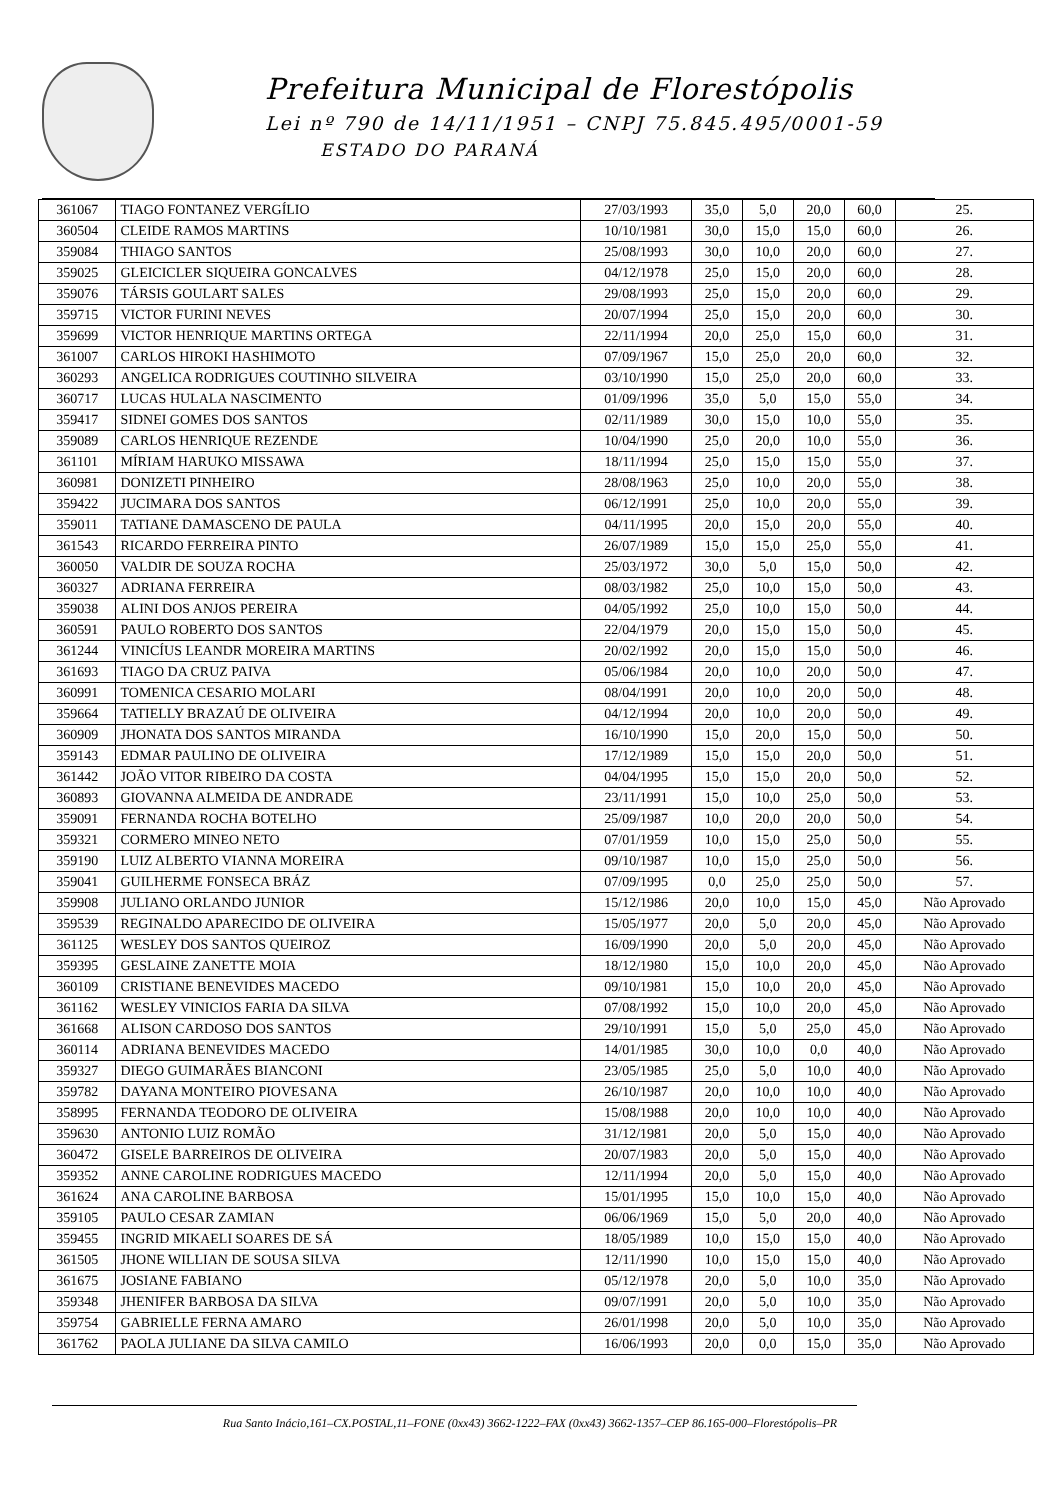Prefeitura Municipal de Florestópolis
Lei nº 790 de 14/11/1951 – CNPJ 75.845.495/0001-59
ESTADO DO PARANÁ
| 361067 | TIAGO FONTANEZ VERGÍLIO | 27/03/1993 | 35,0 | 5,0 | 20,0 | 60,0 | 25. |
| 360504 | CLEIDE RAMOS MARTINS | 10/10/1981 | 30,0 | 15,0 | 15,0 | 60,0 | 26. |
| 359084 | THIAGO SANTOS | 25/08/1993 | 30,0 | 10,0 | 20,0 | 60,0 | 27. |
| 359025 | GLEICICLER SIQUEIRA GONCALVES | 04/12/1978 | 25,0 | 15,0 | 20,0 | 60,0 | 28. |
| 359076 | TÁRSIS GOULART SALES | 29/08/1993 | 25,0 | 15,0 | 20,0 | 60,0 | 29. |
| 359715 | VICTOR FURINI NEVES | 20/07/1994 | 25,0 | 15,0 | 20,0 | 60,0 | 30. |
| 359699 | VICTOR HENRIQUE MARTINS ORTEGA | 22/11/1994 | 20,0 | 25,0 | 15,0 | 60,0 | 31. |
| 361007 | CARLOS HIROKI HASHIMOTO | 07/09/1967 | 15,0 | 25,0 | 20,0 | 60,0 | 32. |
| 360293 | ANGELICA RODRIGUES COUTINHO SILVEIRA | 03/10/1990 | 15,0 | 25,0 | 20,0 | 60,0 | 33. |
| 360717 | LUCAS HULALA NASCIMENTO | 01/09/1996 | 35,0 | 5,0 | 15,0 | 55,0 | 34. |
| 359417 | SIDNEI GOMES DOS SANTOS | 02/11/1989 | 30,0 | 15,0 | 10,0 | 55,0 | 35. |
| 359089 | CARLOS HENRIQUE REZENDE | 10/04/1990 | 25,0 | 20,0 | 10,0 | 55,0 | 36. |
| 361101 | MÍRIAM HARUKO MISSAWA | 18/11/1994 | 25,0 | 15,0 | 15,0 | 55,0 | 37. |
| 360981 | DONIZETI PINHEIRO | 28/08/1963 | 25,0 | 10,0 | 20,0 | 55,0 | 38. |
| 359422 | JUCIMARA DOS SANTOS | 06/12/1991 | 25,0 | 10,0 | 20,0 | 55,0 | 39. |
| 359011 | TATIANE DAMASCENO DE PAULA | 04/11/1995 | 20,0 | 15,0 | 20,0 | 55,0 | 40. |
| 361543 | RICARDO FERREIRA PINTO | 26/07/1989 | 15,0 | 15,0 | 25,0 | 55,0 | 41. |
| 360050 | VALDIR DE SOUZA ROCHA | 25/03/1972 | 30,0 | 5,0 | 15,0 | 50,0 | 42. |
| 360327 | ADRIANA FERREIRA | 08/03/1982 | 25,0 | 10,0 | 15,0 | 50,0 | 43. |
| 359038 | ALINI DOS ANJOS PEREIRA | 04/05/1992 | 25,0 | 10,0 | 15,0 | 50,0 | 44. |
| 360591 | PAULO ROBERTO DOS SANTOS | 22/04/1979 | 20,0 | 15,0 | 15,0 | 50,0 | 45. |
| 361244 | VINICÍUS LEANDR MOREIRA MARTINS | 20/02/1992 | 20,0 | 15,0 | 15,0 | 50,0 | 46. |
| 361693 | TIAGO DA CRUZ PAIVA | 05/06/1984 | 20,0 | 10,0 | 20,0 | 50,0 | 47. |
| 360991 | TOMENICA CESARIO MOLARI | 08/04/1991 | 20,0 | 10,0 | 20,0 | 50,0 | 48. |
| 359664 | TATIELLY BRAZAÚ DE OLIVEIRA | 04/12/1994 | 20,0 | 10,0 | 20,0 | 50,0 | 49. |
| 360909 | JHONATA DOS SANTOS MIRANDA | 16/10/1990 | 15,0 | 20,0 | 15,0 | 50,0 | 50. |
| 359143 | EDMAR PAULINO DE OLIVEIRA | 17/12/1989 | 15,0 | 15,0 | 20,0 | 50,0 | 51. |
| 361442 | JOÃO VITOR RIBEIRO DA COSTA | 04/04/1995 | 15,0 | 15,0 | 20,0 | 50,0 | 52. |
| 360893 | GIOVANNA ALMEIDA DE ANDRADE | 23/11/1991 | 15,0 | 10,0 | 25,0 | 50,0 | 53. |
| 359091 | FERNANDA ROCHA BOTELHO | 25/09/1987 | 10,0 | 20,0 | 20,0 | 50,0 | 54. |
| 359321 | CORMERO MINEO NETO | 07/01/1959 | 10,0 | 15,0 | 25,0 | 50,0 | 55. |
| 359190 | LUIZ ALBERTO VIANNA MOREIRA | 09/10/1987 | 10,0 | 15,0 | 25,0 | 50,0 | 56. |
| 359041 | GUILHERME FONSECA BRÁZ | 07/09/1995 | 0,0 | 25,0 | 25,0 | 50,0 | 57. |
| 359908 | JULIANO ORLANDO JUNIOR | 15/12/1986 | 20,0 | 10,0 | 15,0 | 45,0 | Não Aprovado |
| 359539 | REGINALDO APARECIDO DE OLIVEIRA | 15/05/1977 | 20,0 | 5,0 | 20,0 | 45,0 | Não Aprovado |
| 361125 | WESLEY DOS SANTOS QUEIROZ | 16/09/1990 | 20,0 | 5,0 | 20,0 | 45,0 | Não Aprovado |
| 359395 | GESLAINE ZANETTE MOIA | 18/12/1980 | 15,0 | 10,0 | 20,0 | 45,0 | Não Aprovado |
| 360109 | CRISTIANE BENEVIDES MACEDO | 09/10/1981 | 15,0 | 10,0 | 20,0 | 45,0 | Não Aprovado |
| 361162 | WESLEY VINICIOS FARIA DA SILVA | 07/08/1992 | 15,0 | 10,0 | 20,0 | 45,0 | Não Aprovado |
| 361668 | ALISON CARDOSO DOS SANTOS | 29/10/1991 | 15,0 | 5,0 | 25,0 | 45,0 | Não Aprovado |
| 360114 | ADRIANA BENEVIDES MACEDO | 14/01/1985 | 30,0 | 10,0 | 0,0 | 40,0 | Não Aprovado |
| 359327 | DIEGO GUIMARÃES BIANCONI | 23/05/1985 | 25,0 | 5,0 | 10,0 | 40,0 | Não Aprovado |
| 359782 | DAYANA MONTEIRO PIOVESANA | 26/10/1987 | 20,0 | 10,0 | 10,0 | 40,0 | Não Aprovado |
| 358995 | FERNANDA TEODORO DE OLIVEIRA | 15/08/1988 | 20,0 | 10,0 | 10,0 | 40,0 | Não Aprovado |
| 359630 | ANTONIO LUIZ ROMÃO | 31/12/1981 | 20,0 | 5,0 | 15,0 | 40,0 | Não Aprovado |
| 360472 | GISELE BARREIROS DE OLIVEIRA | 20/07/1983 | 20,0 | 5,0 | 15,0 | 40,0 | Não Aprovado |
| 359352 | ANNE CAROLINE RODRIGUES MACEDO | 12/11/1994 | 20,0 | 5,0 | 15,0 | 40,0 | Não Aprovado |
| 361624 | ANA CAROLINE BARBOSA | 15/01/1995 | 15,0 | 10,0 | 15,0 | 40,0 | Não Aprovado |
| 359105 | PAULO CESAR ZAMIAN | 06/06/1969 | 15,0 | 5,0 | 20,0 | 40,0 | Não Aprovado |
| 359455 | INGRID MIKAELI SOARES DE SÁ | 18/05/1989 | 10,0 | 15,0 | 15,0 | 40,0 | Não Aprovado |
| 361505 | JHONE WILLIAN DE SOUSA SILVA | 12/11/1990 | 10,0 | 15,0 | 15,0 | 40,0 | Não Aprovado |
| 361675 | JOSIANE FABIANO | 05/12/1978 | 20,0 | 5,0 | 10,0 | 35,0 | Não Aprovado |
| 359348 | JHENIFER BARBOSA DA SILVA | 09/07/1991 | 20,0 | 5,0 | 10,0 | 35,0 | Não Aprovado |
| 359754 | GABRIELLE FERNA AMARO | 26/01/1998 | 20,0 | 5,0 | 10,0 | 35,0 | Não Aprovado |
| 361762 | PAOLA JULIANE DA SILVA CAMILO | 16/06/1993 | 20,0 | 0,0 | 15,0 | 35,0 | Não Aprovado |
Rua Santo Inácio,161–CX.POSTAL,11–FONE (0xx43) 3662-1222–FAX (0xx43) 3662-1357–CEP 86.165-000–Florestópolis–PR